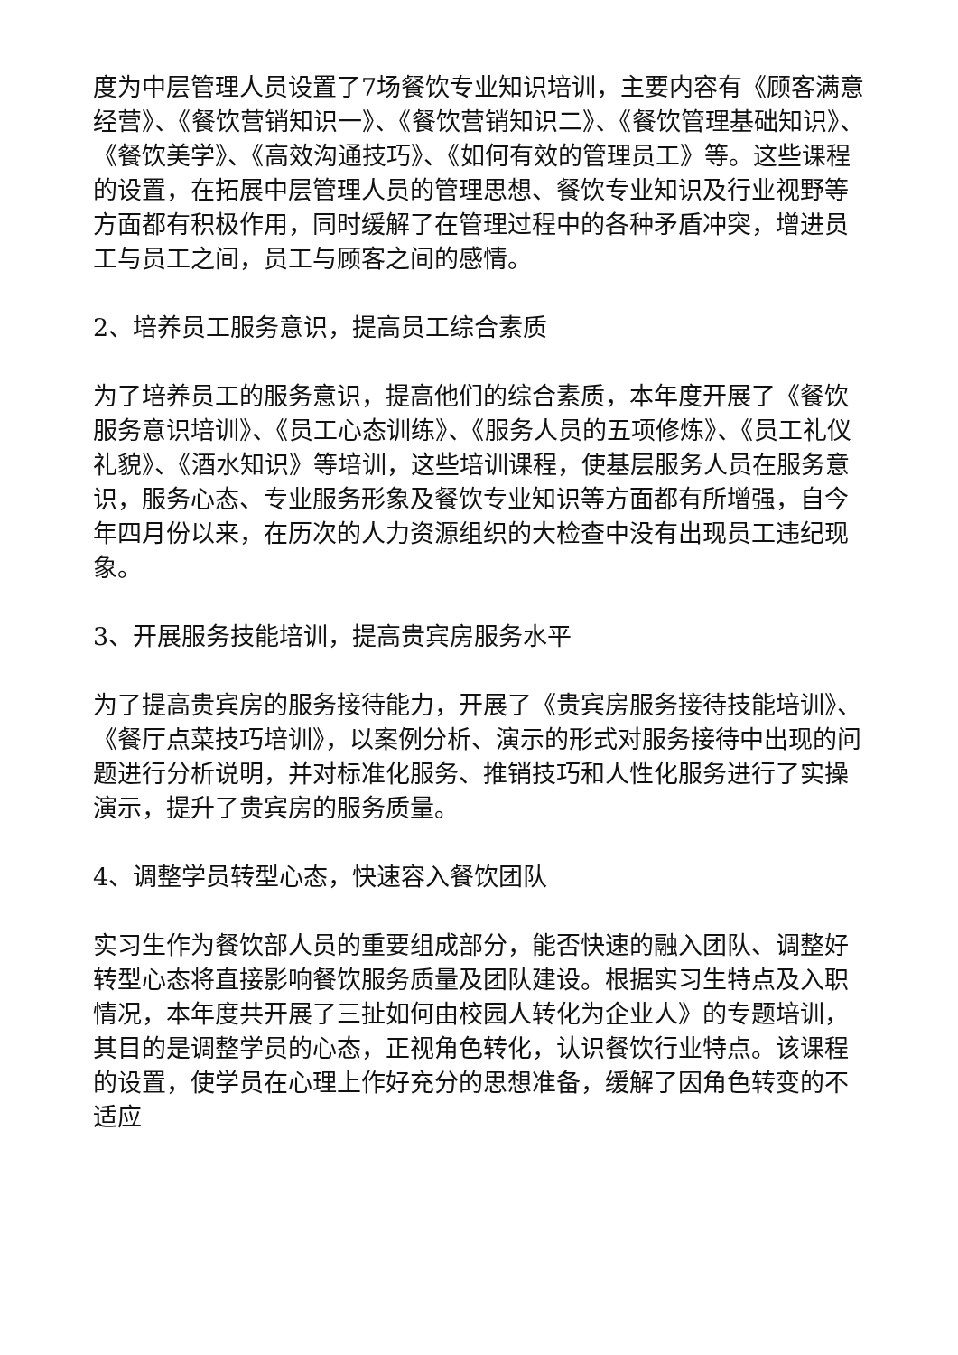度为中层管理人员设置了7场餐饮专业知识培训，主要内容有《顾客满意经营》、《餐饮营销知识一》、《餐饮营销知识二》、《餐饮管理基础知识》、《餐饮美学》、《高效沟通技巧》、《如何有效的管理员工》等。这些课程的设置，在拓展中层管理人员的管理思想、餐饮专业知识及行业视野等方面都有积极作用，同时缓解了在管理过程中的各种矛盾冲突，增进员工与员工之间，员工与顾客之间的感情。
2、培养员工服务意识，提高员工综合素质
为了培养员工的服务意识，提高他们的综合素质，本年度开展了《餐饮服务意识培训》、《员工心态训练》、《服务人员的五项修炼》、《员工礼仪礼貌》、《酒水知识》等培训，这些培训课程，使基层服务人员在服务意识，服务心态、专业服务形象及餐饮专业知识等方面都有所增强，自今年四月份以来，在历次的人力资源组织的大检查中没有出现员工违纪现象。
3、开展服务技能培训，提高贵宾房服务水平
为了提高贵宾房的服务接待能力，开展了《贵宾房服务接待技能培训》、《餐厅点菜技巧培训》，以案例分析、演示的形式对服务接待中出现的问题进行分析说明，并对标准化服务、推销技巧和人性化服务进行了实操演示，提升了贵宾房的服务质量。
4、调整学员转型心态，快速容入餐饮团队
实习生作为餐饮部人员的重要组成部分，能否快速的融入团队、调整好转型心态将直接影响餐饮服务质量及团队建设。根据实习生特点及入职情况，本年度共开展了三扯如何由校园人转化为企业人》的专题培训，其目的是调整学员的心态，正视角色转化，认识餐饮行业特点。该课程的设置，使学员在心理上作好充分的思想准备，缓解了因角色转变的不适应